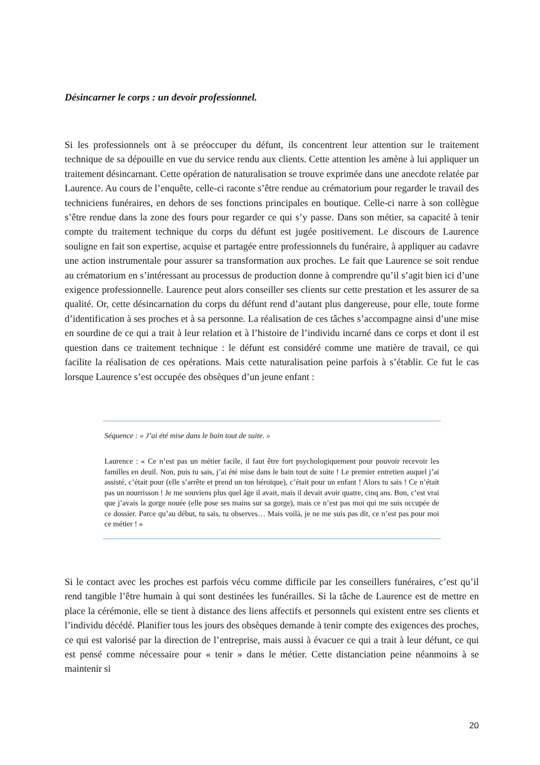Désincarner le corps : un devoir professionnel.
Si les professionnels ont à se préoccuper du défunt, ils concentrent leur attention sur le traitement technique de sa dépouille en vue du service rendu aux clients. Cette attention les amène à lui appliquer un traitement désincarnant. Cette opération de naturalisation se trouve exprimée dans une anecdote relatée par Laurence. Au cours de l’enquête, celle-ci raconte s’être rendue au crématorium pour regarder le travail des techniciens funéraires, en dehors de ses fonctions principales en boutique. Celle-ci narre à son collègue s’être rendue dans la zone des fours pour regarder ce qui s’y passe. Dans son métier, sa capacité à tenir compte du traitement technique du corps du défunt est jugée positivement. Le discours de Laurence souligne en fait son expertise, acquise et partagée entre professionnels du funéraire, à appliquer au cadavre une action instrumentale pour assurer sa transformation aux proches. Le fait que Laurence se soit rendue au crématorium en s’intéressant au processus de production donne à comprendre qu’il s’agit bien ici d’une exigence professionnelle. Laurence peut alors conseiller ses clients sur cette prestation et les assurer de sa qualité. Or, cette désincarnation du corps du défunt rend d’autant plus dangereuse, pour elle, toute forme d’identification à ses proches et à sa personne. La réalisation de ces tâches s’accompagne ainsi d’une mise en sourdine de ce qui a trait à leur relation et à l’histoire de l’individu incarné dans ce corps et dont il est question dans ce traitement technique : le défunt est considéré comme une matière de travail, ce qui facilite la réalisation de ces opérations. Mais cette naturalisation peine parfois à s’établir. Ce fut le cas lorsque Laurence s’est occupée des obsèques d’un jeune enfant :
Séquence : « J’ai été mise dans le bain tout de suite. »
Laurence : « Ce n’est pas un métier facile, il faut être fort psychologiquement pour pouvoir recevoir les familles en deuil. Non, puis tu sais, j’ai été mise dans le bain tout de suite ! Le premier entretien auquel j’ai assisté, c’était pour (elle s’arrête et prend un ton héroïque), c’était pour un enfant ! Alors tu sais ! Ce n’était pas un nourrisson ! Je me souviens plus quel âge il avait, mais il devait avoir quatre, cinq ans. Bon, c’est vrai que j’avais la gorge nouée (elle pose ses mains sur sa gorge), mais ce n’est pas moi qui me suis occupée de ce dossier. Parce qu’au début, tu sais, tu observes… Mais voilà, je ne me suis pas dit, ce n’est pas pour moi ce métier ! »
Si le contact avec les proches est parfois vécu comme difficile par les conseillers funéraires, c’est qu’il rend tangible l’être humain à qui sont destinées les funérailles. Si la tâche de Laurence est de mettre en place la cérémonie, elle se tient à distance des liens affectifs et personnels qui existent entre ses clients et l’individu décédé. Planifier tous les jours des obsèques demande à tenir compte des exigences des proches, ce qui est valorisé par la direction de l’entreprise, mais aussi à évacuer ce qui a trait à leur défunt, ce qui est pensé comme nécessaire pour « tenir » dans le métier. Cette distanciation peine néanmoins à se maintenir si
20